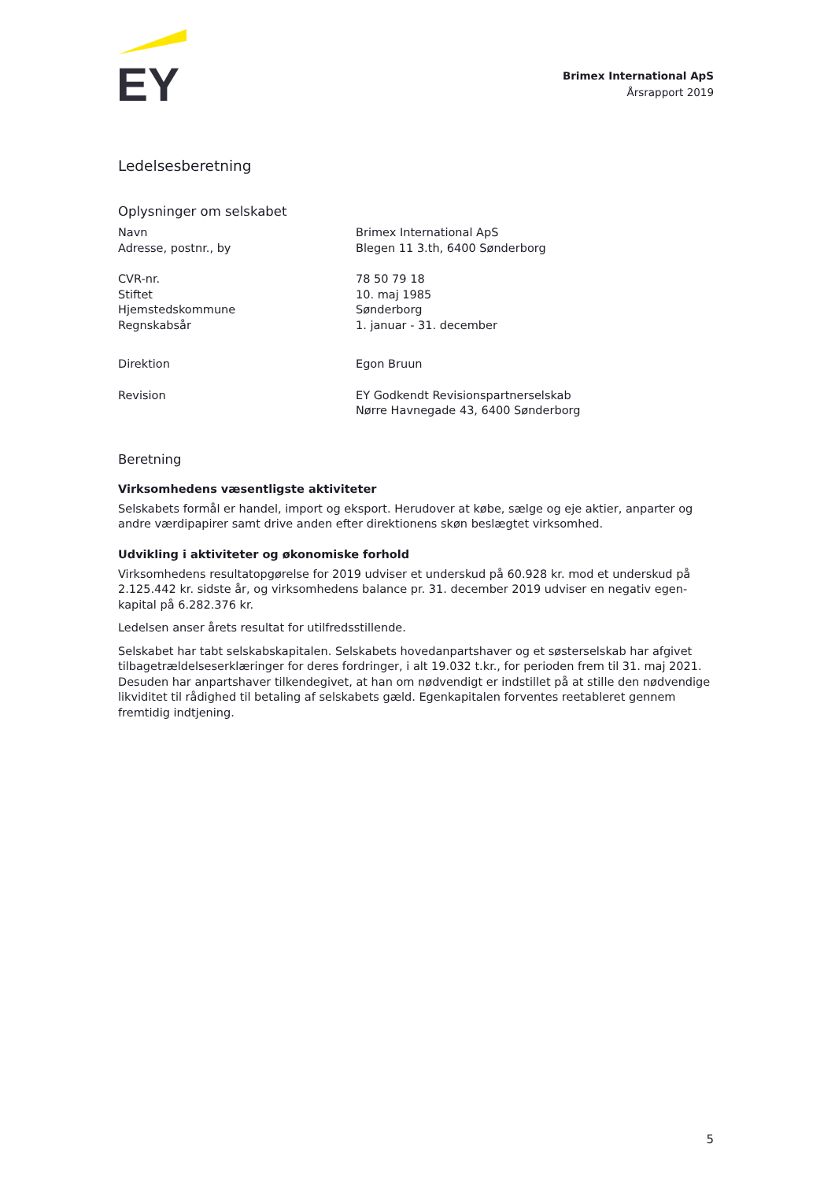EY
Brimex International ApS
Årsrapport 2019
Ledelsesberetning
Oplysninger om selskabet
| Navn | Brimex International ApS |
| Adresse, postnr., by | Blegen 11 3.th, 6400 Sønderborg |
| CVR-nr. | 78 50 79 18 |
| Stiftet | 10. maj 1985 |
| Hjemstedskommune | Sønderborg |
| Regnskabsår | 1. januar - 31. december |
| Direktion | Egon Bruun |
| Revision | EY Godkendt Revisionspartnerselskab Nørre Havnegade 43, 6400 Sønderborg |
Beretning
Virksomhedens væsentligste aktiviteter
Selskabets formål er handel, import og eksport. Herudover at købe, sælge og eje aktier, anparter og andre værdipapirer samt drive anden efter direktionens skøn beslægtet virksomhed.
Udvikling i aktiviteter og økonomiske forhold
Virksomhedens resultatopgørelse for 2019 udviser et underskud på 60.928 kr. mod et underskud på 2.125.442 kr. sidste år, og virksomhedens balance pr. 31. december 2019 udviser en negativ egen-kapital på 6.282.376 kr.
Ledelsen anser årets resultat for utilfredsstillende.
Selskabet har tabt selskabskapitalen. Selskabets hovedanpartshaver og et søsterselskab har afgivet tilbagetrældelseserklæringer for deres fordringer, i alt 19.032 t.kr., for perioden frem til 31. maj 2021. Desuden har anpartshaver tilkendegivet, at han om nødvendigt er indstillet på at stille den nødvendige likviditet til rådighed til betaling af selskabets gæld. Egenkapitalen forventes reetableret gennem fremtidig indtjening.
5